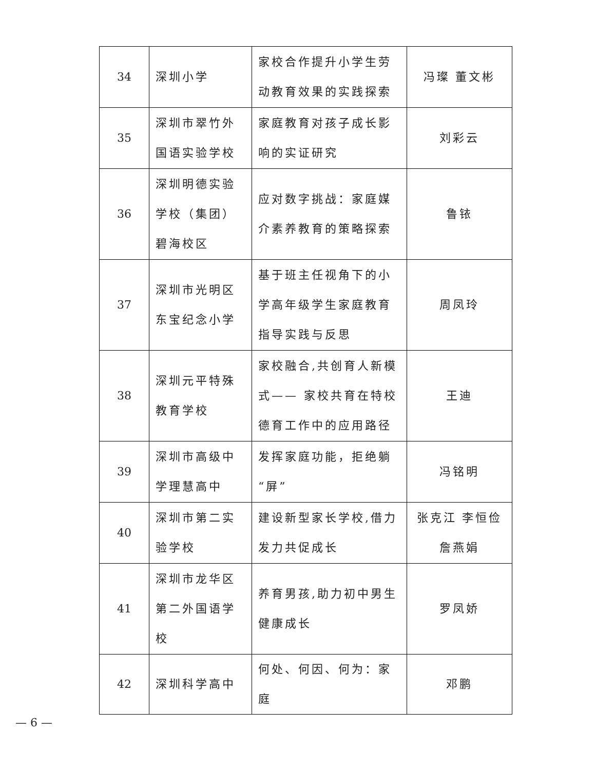| 34 | 深圳小学 | 家校合作提升小学生劳动教育效果的实践探索 | 冯璨 董文彬 |
| 35 | 深圳市翠竹外国语实验学校 | 家庭教育对孩子成长影响的实证研究 | 刘彩云 |
| 36 | 深圳明德实验学校（集团）碧海校区 | 应对数字挑战：家庭媒介素养教育的策略探索 | 鲁铱 |
| 37 | 深圳市光明区东宝纪念小学 | 基于班主任视角下的小学高年级学生家庭教育指导实践与反思 | 周凤玲 |
| 38 | 深圳元平特殊教育学校 | 家校融合,共创育人新模式—— 家校共育在特校德育工作中的应用路径 | 王迪 |
| 39 | 深圳市高级中学理慧高中 | 发挥家庭功能，拒绝躺“屏” | 冯铭明 |
| 40 | 深圳市第二实验学校 | 建设新型家长学校,借力发力共促成长 | 张克江 李恒俭 詹燕娟 |
| 41 | 深圳市龙华区第二外国语学校 | 养育男孩,助力初中男生健康成长 | 罗凤娇 |
| 42 | 深圳科学高中 | 何处、何因、何为：家庭 | 邓鹏 |
— 6 —